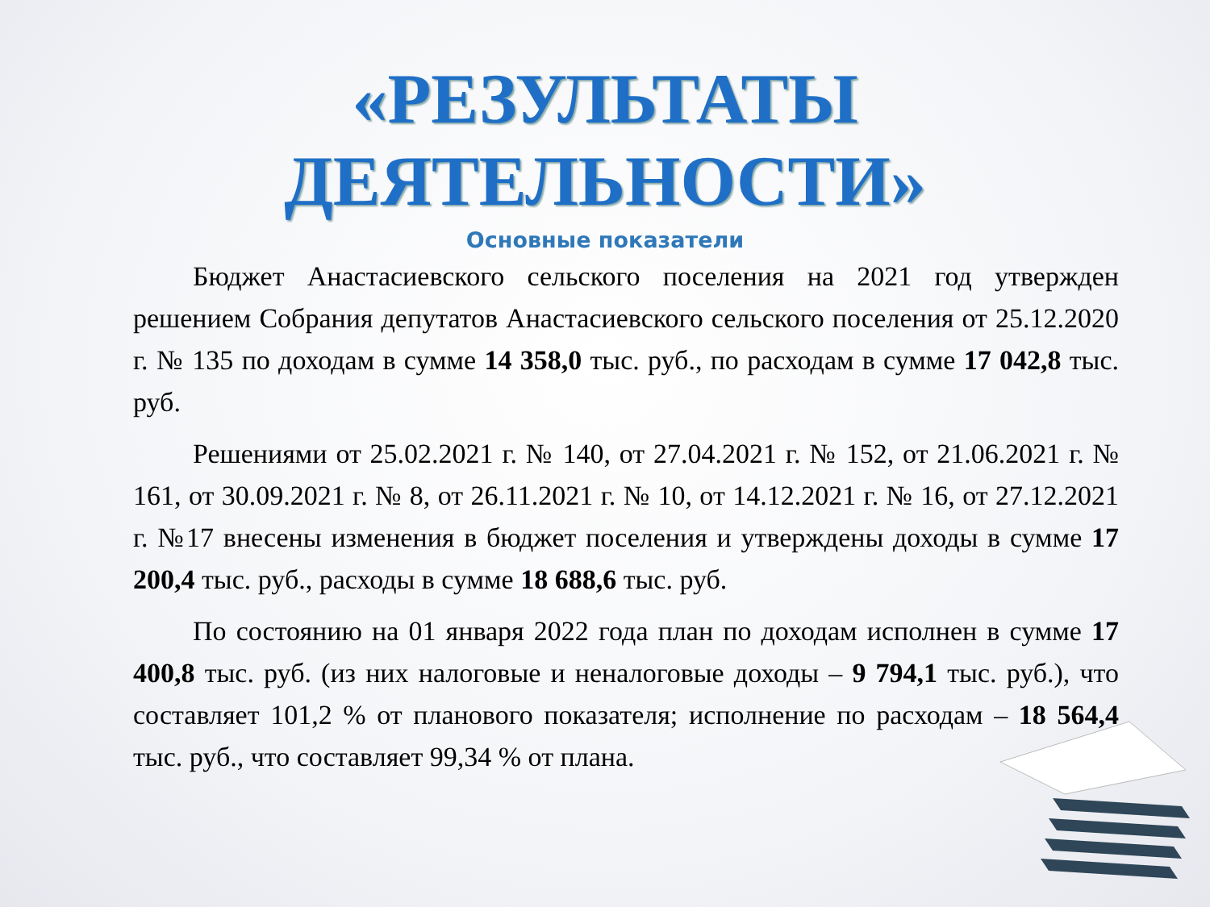«РЕЗУЛЬТАТЫ
ДЕЯТЕЛЬНОСТИ»
Основные показатели
Бюджет Анастасиевского сельского поселения на 2021 год утвержден решением Собрания депутатов Анастасиевского сельского поселения от 25.12.2020 г. № 135 по доходам в сумме 14 358,0 тыс. руб., по расходам в сумме 17 042,8 тыс. руб.
Решениями от 25.02.2021 г. № 140, от 27.04.2021 г. № 152, от 21.06.2021 г. № 161, от 30.09.2021 г. № 8, от 26.11.2021 г. № 10, от 14.12.2021 г. № 16, от 27.12.2021 г. №17 внесены изменения в бюджет поселения и утверждены доходы в сумме 17 200,4 тыс. руб., расходы в сумме 18 688,6 тыс. руб.
По состоянию на 01 января 2022 года план по доходам исполнен в сумме 17 400,8 тыс. руб. (из них налоговые и неналоговые доходы – 9 794,1 тыс. руб.), что составляет 101,2 % от планового показателя; исполнение по расходам – 18 564,4 тыс. руб., что составляет 99,34 % от плана.